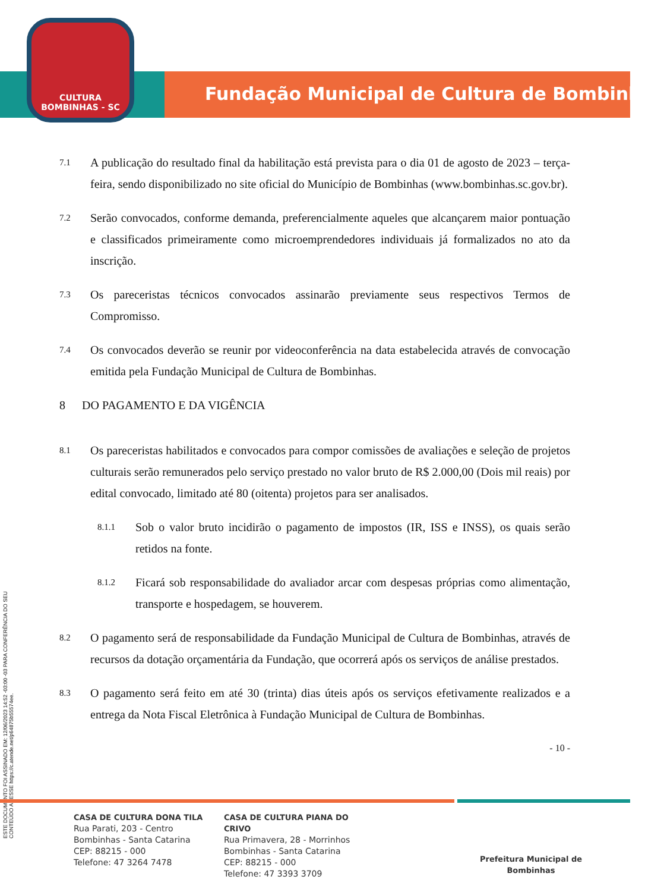CULTURA
BOMBINHAS - SC
Fundação Municipal de Cultura de Bombinhas
ESTE DOCUMENTO FOI ASSINADO EM: 12/06/2023 14:52 -03:00 -03 PARA CONFERÊNCIA DO SEU CONTEÚDO ACESSE https://c.atende.net/p64875b55574ee.
7.1
A publicação do resultado final da habilitação está prevista para o dia 01 de agosto de 2023 – terça-feira, sendo disponibilizado no site oficial do Município de Bombinhas (www.bombinhas.sc.gov.br).
7.2
Serão convocados, conforme demanda, preferencialmente aqueles que alcançarem maior pontuação e classificados primeiramente como microemprendedores individuais já formalizados no ato da inscrição.
7.3
Os pareceristas técnicos convocados assinarão previamente seus respectivos Termos de Compromisso.
7.4
Os convocados deverão se reunir por videoconferência na data estabelecida através de convocação emitida pela Fundação Municipal de Cultura de Bombinhas.
8 DO PAGAMENTO E DA VIGÊNCIA
8.1
Os pareceristas habilitados e convocados para compor comissões de avaliações e seleção de projetos culturais serão remunerados pelo serviço prestado no valor bruto de R$ 2.000,00 (Dois mil reais) por edital convocado, limitado até 80 (oitenta) projetos para ser analisados.
8.1.1
Sob o valor bruto incidirão o pagamento de impostos (IR, ISS e INSS), os quais serão retidos na fonte.
8.1.2
Ficará sob responsabilidade do avaliador arcar com despesas próprias como alimentação, transporte e hospedagem, se houverem.
8.2
O pagamento será de responsabilidade da Fundação Municipal de Cultura de Bombinhas, através de recursos da dotação orçamentária da Fundação, que ocorrerá após os serviços de análise prestados.
8.3
O pagamento será feito em até 30 (trinta) dias úteis após os serviços efetivamente realizados e a entrega da Nota Fiscal Eletrônica à Fundação Municipal de Cultura de Bombinhas.
- 10 -
CASA DE CULTURA DONA TILA
Rua Parati, 203 - Centro
Bombinhas - Santa Catarina
CEP: 88215 - 000
Telefone: 47 3264 7478
CASA DE CULTURA PIANA DO CRIVO
Rua Primavera, 28 - Morrinhos
Bombinhas - Santa Catarina
CEP: 88215 - 000
Telefone: 47 3393 3709
Prefeitura Municipal de Bombinhas